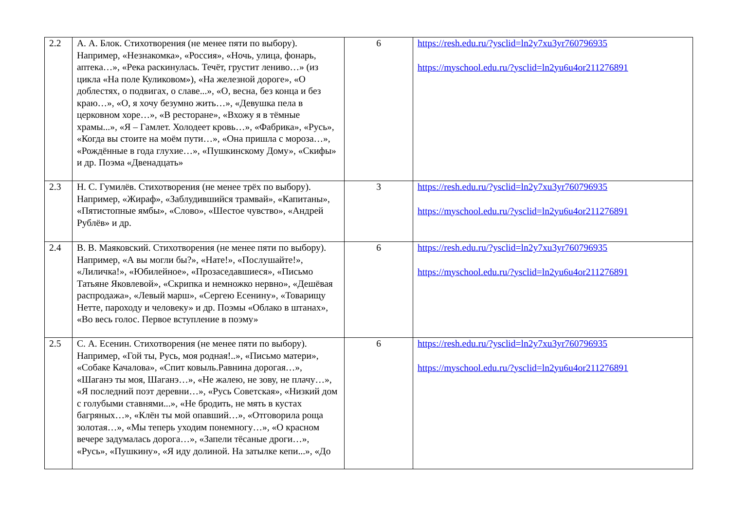| 2.2 | А. А. Блок. Стихотворения (не менее пяти по выбору). Например, «Незнакомка», «Россия», «Ночь, улица, фонарь, аптека…», «Река раскинулась. Течёт, грустит лениво…» (из цикла «На поле Куликовом»), «На железной дороге», «О доблестях, о подвигах, о славе...», «О, весна, без конца и без краю…», «О, я хочу безумно жить…», «Девушка пела в церковном хоре…», «В ресторане», «Вхожу я в тёмные храмы...», «Я – Гамлет. Холодеет кровь…», «Фабрика», «Русь», «Когда вы стоите на моём пути…», «Она пришла с мороза…», «Рождённые в года глухие…», «Пушкинскому Дому», «Скифы» и др. Поэма «Двенадцать» | 6 | https://resh.edu.ru/?ysclid=ln2y7xu3yr760796935 https://myschool.edu.ru/?ysclid=ln2yu6u4or211276891 |
| 2.3 | Н. С. Гумилёв. Стихотворения (не менее трёх по выбору). Например, «Жираф», «Заблудившийся трамвай», «Капитаны», «Пятистопные ямбы», «Слово», «Шестое чувство», «Андрей Рублёв» и др. | 3 | https://resh.edu.ru/?ysclid=ln2y7xu3yr760796935 https://myschool.edu.ru/?ysclid=ln2yu6u4or211276891 |
| 2.4 | В. В. Маяковский. Стихотворения (не менее пяти по выбору). Например, «А вы могли бы?», «Нате!», «Послушайте!», «Лиличка!», «Юбилейное», «Прозаседавшиеся», «Письмо Татьяне Яковлевой», «Скрипка и немножко нервно», «Дешёвая распродажа», «Левый марш», «Сергею Есенину», «Товарищу Нетте, пароходу и человеку» и др. Поэмы «Облако в штанах», «Во весь голос. Первое вступление в поэму» | 6 | https://resh.edu.ru/?ysclid=ln2y7xu3yr760796935 https://myschool.edu.ru/?ysclid=ln2yu6u4or211276891 |
| 2.5 | С. А. Есенин. Стихотворения (не менее пяти по выбору). Например, «Гой ты, Русь, моя родная!..», «Письмо матери», «Собаке Качалова», «Спит ковыль.Равнина дорогая…», «Шаганэ ты моя, Шаганэ…», «Не жалею, не зову, не плачу…», «Я последний поэт деревни…», «Русь Советская», «Низкий дом с голубыми ставнями...», «Не бродить, не мять в кустах багряных…», «Клён ты мой опавший…», «Отговорила роща золотая…», «Мы теперь уходим понемногу…», «О красном вечере задумалась дорога…», «Запели тёсаные дроги…», «Русь», «Пушкину», «Я иду долиной. На затылке кепи...», «До | 6 | https://resh.edu.ru/?ysclid=ln2y7xu3yr760796935 https://myschool.edu.ru/?ysclid=ln2yu6u4or211276891 |